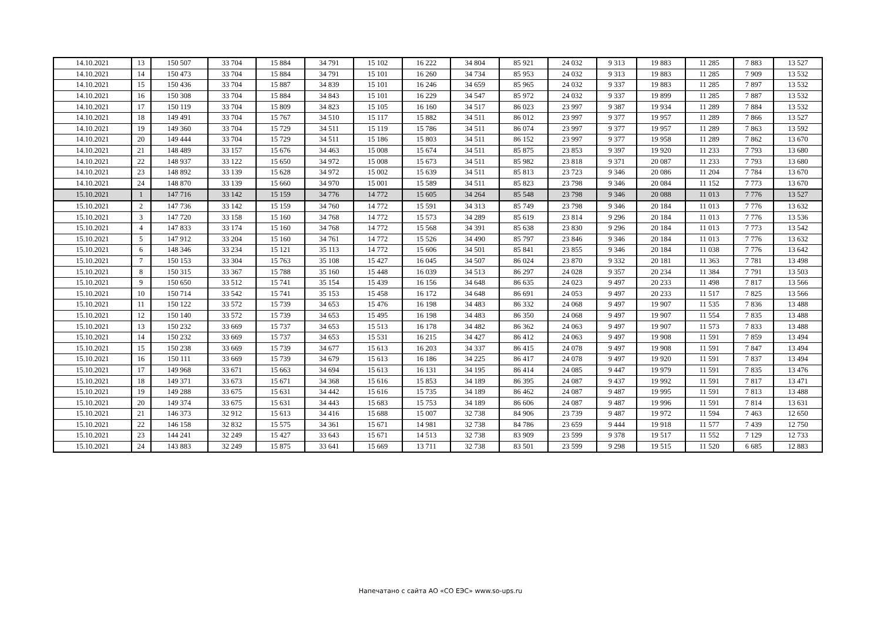| 14.10.2021 | 13 | 150 507 | 33 704 | 15 884 | 34 791 | 15 102 | 16 222 | 34 804 | 85 921 | 24 032 | 9 313 | 19 883 | 11 285 | 7 883 | 13 527 |
| 14.10.2021 | 14 | 150 473 | 33 704 | 15 884 | 34 791 | 15 101 | 16 260 | 34 734 | 85 953 | 24 032 | 9 313 | 19 883 | 11 285 | 7 909 | 13 532 |
| 14.10.2021 | 15 | 150 436 | 33 704 | 15 887 | 34 839 | 15 101 | 16 246 | 34 659 | 85 965 | 24 032 | 9 337 | 19 883 | 11 285 | 7 897 | 13 532 |
| 14.10.2021 | 16 | 150 308 | 33 704 | 15 884 | 34 843 | 15 101 | 16 229 | 34 547 | 85 972 | 24 032 | 9 337 | 19 899 | 11 285 | 7 887 | 13 532 |
| 14.10.2021 | 17 | 150 119 | 33 704 | 15 809 | 34 823 | 15 105 | 16 160 | 34 517 | 86 023 | 23 997 | 9 387 | 19 934 | 11 289 | 7 884 | 13 532 |
| 14.10.2021 | 18 | 149 491 | 33 704 | 15 767 | 34 510 | 15 117 | 15 882 | 34 511 | 86 012 | 23 997 | 9 377 | 19 957 | 11 289 | 7 866 | 13 527 |
| 14.10.2021 | 19 | 149 360 | 33 704 | 15 729 | 34 511 | 15 119 | 15 786 | 34 511 | 86 074 | 23 997 | 9 377 | 19 957 | 11 289 | 7 863 | 13 592 |
| 14.10.2021 | 20 | 149 444 | 33 704 | 15 729 | 34 511 | 15 186 | 15 803 | 34 511 | 86 152 | 23 997 | 9 377 | 19 958 | 11 289 | 7 862 | 13 670 |
| 14.10.2021 | 21 | 148 489 | 33 157 | 15 676 | 34 463 | 15 008 | 15 674 | 34 511 | 85 875 | 23 853 | 9 397 | 19 920 | 11 233 | 7 793 | 13 680 |
| 14.10.2021 | 22 | 148 937 | 33 122 | 15 650 | 34 972 | 15 008 | 15 673 | 34 511 | 85 982 | 23 818 | 9 371 | 20 087 | 11 233 | 7 793 | 13 680 |
| 14.10.2021 | 23 | 148 892 | 33 139 | 15 628 | 34 972 | 15 002 | 15 639 | 34 511 | 85 813 | 23 723 | 9 346 | 20 086 | 11 204 | 7 784 | 13 670 |
| 14.10.2021 | 24 | 148 870 | 33 139 | 15 660 | 34 970 | 15 001 | 15 589 | 34 511 | 85 823 | 23 798 | 9 346 | 20 084 | 11 152 | 7 773 | 13 670 |
| 15.10.2021 | 1 | 147 716 | 33 142 | 15 159 | 34 776 | 14 772 | 15 605 | 34 264 | 85 548 | 23 798 | 9 346 | 20 088 | 11 013 | 7 776 | 13 527 |
| 15.10.2021 | 2 | 147 736 | 33 142 | 15 159 | 34 760 | 14 772 | 15 591 | 34 313 | 85 749 | 23 798 | 9 346 | 20 184 | 11 013 | 7 776 | 13 632 |
| 15.10.2021 | 3 | 147 720 | 33 158 | 15 160 | 34 768 | 14 772 | 15 573 | 34 289 | 85 619 | 23 814 | 9 296 | 20 184 | 11 013 | 7 776 | 13 536 |
| 15.10.2021 | 4 | 147 833 | 33 174 | 15 160 | 34 768 | 14 772 | 15 568 | 34 391 | 85 638 | 23 830 | 9 296 | 20 184 | 11 013 | 7 773 | 13 542 |
| 15.10.2021 | 5 | 147 912 | 33 204 | 15 160 | 34 761 | 14 772 | 15 526 | 34 490 | 85 797 | 23 846 | 9 346 | 20 184 | 11 013 | 7 776 | 13 632 |
| 15.10.2021 | 6 | 148 346 | 33 234 | 15 121 | 35 113 | 14 772 | 15 606 | 34 501 | 85 841 | 23 855 | 9 346 | 20 184 | 11 038 | 7 776 | 13 642 |
| 15.10.2021 | 7 | 150 153 | 33 304 | 15 763 | 35 108 | 15 427 | 16 045 | 34 507 | 86 024 | 23 870 | 9 332 | 20 181 | 11 363 | 7 781 | 13 498 |
| 15.10.2021 | 8 | 150 315 | 33 367 | 15 788 | 35 160 | 15 448 | 16 039 | 34 513 | 86 297 | 24 028 | 9 357 | 20 234 | 11 384 | 7 791 | 13 503 |
| 15.10.2021 | 9 | 150 650 | 33 512 | 15 741 | 35 154 | 15 439 | 16 156 | 34 648 | 86 635 | 24 023 | 9 497 | 20 233 | 11 498 | 7 817 | 13 566 |
| 15.10.2021 | 10 | 150 714 | 33 542 | 15 741 | 35 153 | 15 458 | 16 172 | 34 648 | 86 691 | 24 053 | 9 497 | 20 233 | 11 517 | 7 825 | 13 566 |
| 15.10.2021 | 11 | 150 122 | 33 572 | 15 739 | 34 653 | 15 476 | 16 198 | 34 483 | 86 332 | 24 068 | 9 497 | 19 907 | 11 535 | 7 836 | 13 488 |
| 15.10.2021 | 12 | 150 140 | 33 572 | 15 739 | 34 653 | 15 495 | 16 198 | 34 483 | 86 350 | 24 068 | 9 497 | 19 907 | 11 554 | 7 835 | 13 488 |
| 15.10.2021 | 13 | 150 232 | 33 669 | 15 737 | 34 653 | 15 513 | 16 178 | 34 482 | 86 362 | 24 063 | 9 497 | 19 907 | 11 573 | 7 833 | 13 488 |
| 15.10.2021 | 14 | 150 232 | 33 669 | 15 737 | 34 653 | 15 531 | 16 215 | 34 427 | 86 412 | 24 063 | 9 497 | 19 908 | 11 591 | 7 859 | 13 494 |
| 15.10.2021 | 15 | 150 238 | 33 669 | 15 739 | 34 677 | 15 613 | 16 203 | 34 337 | 86 415 | 24 078 | 9 497 | 19 908 | 11 591 | 7 847 | 13 494 |
| 15.10.2021 | 16 | 150 111 | 33 669 | 15 739 | 34 679 | 15 613 | 16 186 | 34 225 | 86 417 | 24 078 | 9 497 | 19 920 | 11 591 | 7 837 | 13 494 |
| 15.10.2021 | 17 | 149 968 | 33 671 | 15 663 | 34 694 | 15 613 | 16 131 | 34 195 | 86 414 | 24 085 | 9 447 | 19 979 | 11 591 | 7 835 | 13 476 |
| 15.10.2021 | 18 | 149 371 | 33 673 | 15 671 | 34 368 | 15 616 | 15 853 | 34 189 | 86 395 | 24 087 | 9 437 | 19 992 | 11 591 | 7 817 | 13 471 |
| 15.10.2021 | 19 | 149 288 | 33 675 | 15 631 | 34 442 | 15 616 | 15 735 | 34 189 | 86 462 | 24 087 | 9 487 | 19 995 | 11 591 | 7 813 | 13 488 |
| 15.10.2021 | 20 | 149 374 | 33 675 | 15 631 | 34 443 | 15 683 | 15 753 | 34 189 | 86 606 | 24 087 | 9 487 | 19 996 | 11 591 | 7 814 | 13 631 |
| 15.10.2021 | 21 | 146 373 | 32 912 | 15 613 | 34 416 | 15 688 | 15 007 | 32 738 | 84 906 | 23 739 | 9 487 | 19 972 | 11 594 | 7 463 | 12 650 |
| 15.10.2021 | 22 | 146 158 | 32 832 | 15 575 | 34 361 | 15 671 | 14 981 | 32 738 | 84 786 | 23 659 | 9 444 | 19 918 | 11 577 | 7 439 | 12 750 |
| 15.10.2021 | 23 | 144 241 | 32 249 | 15 427 | 33 643 | 15 671 | 14 513 | 32 738 | 83 909 | 23 599 | 9 378 | 19 517 | 11 552 | 7 129 | 12 733 |
| 15.10.2021 | 24 | 143 883 | 32 249 | 15 875 | 33 641 | 15 669 | 13 711 | 32 738 | 83 501 | 23 599 | 9 298 | 19 515 | 11 520 | 6 685 | 12 883 |
Напечатано с сайта АО «СО ЕЭС» www.so-ups.ru